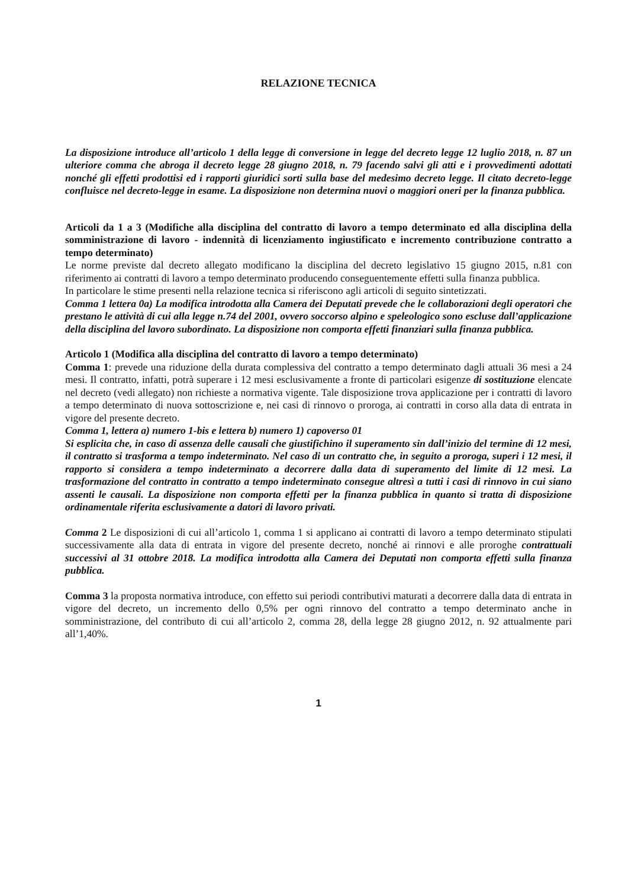RELAZIONE TECNICA
La disposizione introduce all’articolo 1 della legge di conversione in legge del decreto legge 12 luglio 2018, n. 87 un ulteriore comma che abroga il decreto legge 28 giugno 2018, n. 79 facendo salvi gli atti e i provvedimenti adottati nonché gli effetti prodottisi ed i rapporti giuridici sorti sulla base del medesimo decreto legge. Il citato decreto-legge confluisce nel decreto-legge in esame. La disposizione non determina nuovi o maggiori oneri per la finanza pubblica.
Articoli da 1 a 3 (Modifiche alla disciplina del contratto di lavoro a tempo determinato ed alla disciplina della somministrazione di lavoro - indennità di licenziamento ingiustificato e incremento contribuzione contratto a tempo determinato)
Le norme previste dal decreto allegato modificano la disciplina del decreto legislativo 15 giugno 2015, n.81 con riferimento ai contratti di lavoro a tempo determinato producendo conseguentemente effetti sulla finanza pubblica.
In particolare le stime presenti nella relazione tecnica si riferiscono agli articoli di seguito sintetizzati.
Comma 1 lettera 0a) La modifica introdotta alla Camera dei Deputati prevede che le collaborazioni degli operatori che prestano le attività di cui alla legge n.74 del 2001, ovvero soccorso alpino e speleologico sono escluse dall’applicazione della disciplina del lavoro subordinato. La disposizione non comporta effetti finanziari sulla finanza pubblica.
Articolo 1 (Modifica alla disciplina del contratto di lavoro a tempo determinato)
Comma 1: prevede una riduzione della durata complessiva del contratto a tempo determinato dagli attuali 36 mesi a 24 mesi. Il contratto, infatti, potrà superare i 12 mesi esclusivamente a fronte di particolari esigenze di sostituzione elencate nel decreto (vedi allegato) non richieste a normativa vigente. Tale disposizione trova applicazione per i contratti di lavoro a tempo determinato di nuova sottoscrizione e, nei casi di rinnovo o proroga, ai contratti in corso alla data di entrata in vigore del presente decreto.
Comma 1, lettera a) numero 1-bis e lettera b) numero 1) capoverso 01
Si esplicita che, in caso di assenza delle causali che giustifichino il superamento sin dall’inizio del termine di 12 mesi, il contratto si trasforma a tempo indeterminato. Nel caso di un contratto che, in seguito a proroga, superi i 12 mesi, il rapporto si considera a tempo indeterminato a decorrere dalla data di superamento del limite di 12 mesi. La trasformazione del contratto in contratto a tempo indeterminato consegue altresì a tutti i casi di rinnovo in cui siano assenti le causali. La disposizione non comporta effetti per la finanza pubblica in quanto si tratta di disposizione ordinamentale riferita esclusivamente a datori di lavoro privati.
Comma 2 Le disposizioni di cui all’articolo 1, comma 1 si applicano ai contratti di lavoro a tempo determinato stipulati successivamente alla data di entrata in vigore del presente decreto, nonché ai rinnovi e alle proroghe contrattuali successivi al 31 ottobre 2018. La modifica introdotta alla Camera dei Deputati non comporta effetti sulla finanza pubblica.
Comma 3 la proposta normativa introduce, con effetto sui periodi contributivi maturati a decorrere dalla data di entrata in vigore del decreto, un incremento dello 0,5% per ogni rinnovo del contratto a tempo determinato anche in somministrazione, del contributo di cui all’articolo 2, comma 28, della legge 28 giugno 2012, n. 92 attualmente pari all’1,40%.
1